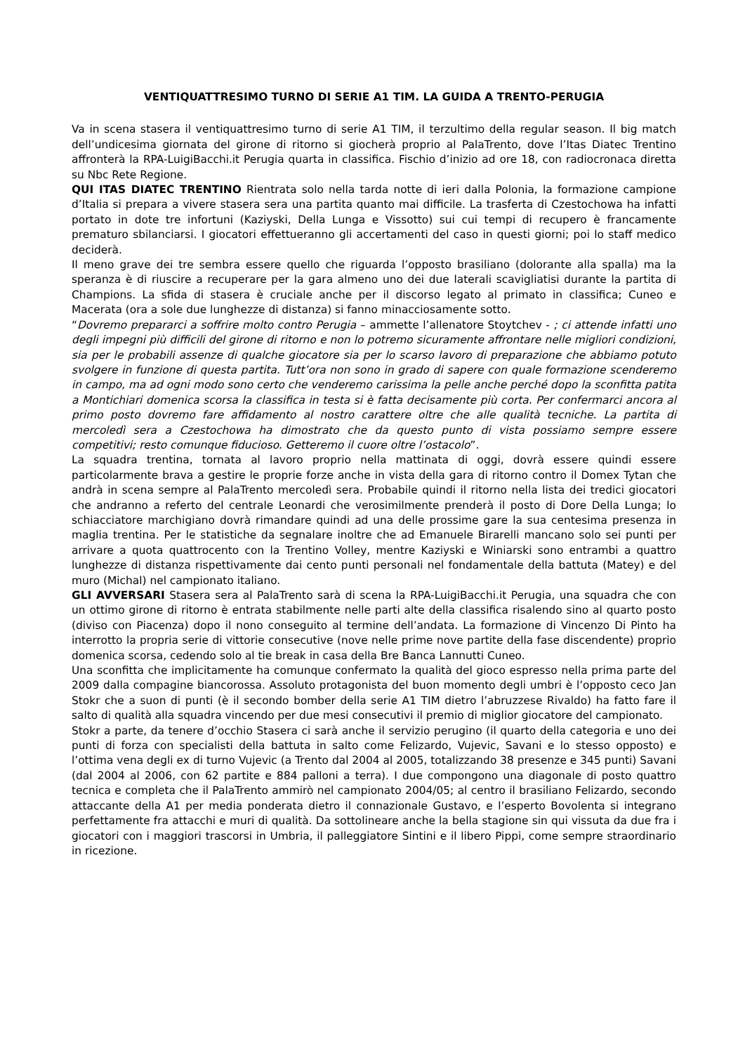VENTIQUATTRESIMO TURNO DI SERIE A1 TIM. LA GUIDA A TRENTO-PERUGIA
Va in scena stasera il ventiquattresimo turno di serie A1 TIM, il terzultimo della regular season. Il big match dell’undicesima giornata del girone di ritorno si giocherà proprio al PalaTrento, dove l’Itas Diatec Trentino affronterà la RPA-LuigiBacchi.it Perugia quarta in classifica. Fischio d’inizio ad ore 18, con radiocronaca diretta su Nbc Rete Regione.
QUI ITAS DIATEC TRENTINO Rientrata solo nella tarda notte di ieri dalla Polonia, la formazione campione d’Italia si prepara a vivere stasera sera una partita quanto mai difficile. La trasferta di Czestochowa ha infatti portato in dote tre infortuni (Kaziyski, Della Lunga e Vissotto) sui cui tempi di recupero è francamente prematuro sbilanciarsi. I giocatori effettueranno gli accertamenti del caso in questi giorni; poi lo staff medico deciderà.
Il meno grave dei tre sembra essere quello che riguarda l’opposto brasiliano (dolorante alla spalla) ma la speranza è di riuscire a recuperare per la gara almeno uno dei due laterali scavigliatisi durante la partita di Champions. La sfida di stasera è cruciale anche per il discorso legato al primato in classifica; Cuneo e Macerata (ora a sole due lunghezze di distanza) si fanno minacciosamente sotto.
“Dovremo prepararci a soffrire molto contro Perugia – ammette l’allenatore Stoytchev - ; ci attende infatti uno degli impegni più difficili del girone di ritorno e non lo potremo sicuramente affrontare nelle migliori condizioni, sia per le probabili assenze di qualche giocatore sia per lo scarso lavoro di preparazione che abbiamo potuto svolgere in funzione di questa partita. Tutt’ora non sono in grado di sapere con quale formazione scenderemo in campo, ma ad ogni modo sono certo che venderemo carissima la pelle anche perché dopo la sconfitta patita a Montichiari domenica scorsa la classifica in testa si è fatta decisamente più corta. Per confermarci ancora al primo posto dovremo fare affidamento al nostro carattere oltre che alle qualità tecniche. La partita di mercoledì sera a Czestochowa ha dimostrato che da questo punto di vista possiamo sempre essere competitivi; resto comunque fiducioso. Getteremo il cuore oltre l’ostacolo”.
La squadra trentina, tornata al lavoro proprio nella mattinata di oggi, dovrà essere quindi essere particolarmente brava a gestire le proprie forze anche in vista della gara di ritorno contro il Domex Tytan che andrà in scena sempre al PalaTrento mercoledì sera. Probabile quindi il ritorno nella lista dei tredici giocatori che andranno a referto del centrale Leonardi che verosimilmente prenderà il posto di Dore Della Lunga; lo schiacciatore marchigiano dovrà rimandare quindi ad una delle prossime gare la sua centesima presenza in maglia trentina. Per le statistiche da segnalare inoltre che ad Emanuele Birarelli mancano solo sei punti per arrivare a quota quattrocento con la Trentino Volley, mentre Kaziyski e Winiarski sono entrambi a quattro lunghezze di distanza rispettivamente dai cento punti personali nel fondamentale della battuta (Matey) e del muro (Michal) nel campionato italiano.
GLI AVVERSARI Stasera sera al PalaTrento sarà di scena la RPA-LuigiBacchi.it Perugia, una squadra che con un ottimo girone di ritorno è entrata stabilmente nelle parti alte della classifica risalendo sino al quarto posto (diviso con Piacenza) dopo il nono conseguito al termine dell’andata. La formazione di Vincenzo Di Pinto ha interrotto la propria serie di vittorie consecutive (nove nelle prime nove partite della fase discendente) proprio domenica scorsa, cedendo solo al tie break in casa della Bre Banca Lannutti Cuneo.
Una sconfitta che implicitamente ha comunque confermato la qualità del gioco espresso nella prima parte del 2009 dalla compagine biancorossa. Assoluto protagonista del buon momento degli umbri è l’opposto ceco Jan Stokr che a suon di punti (è il secondo bomber della serie A1 TIM dietro l’abruzzese Rivaldo) ha fatto fare il salto di qualità alla squadra vincendo per due mesi consecutivi il premio di miglior giocatore del campionato.
Stokr a parte, da tenere d’occhio Stasera ci sarà anche il servizio perugino (il quarto della categoria e uno dei punti di forza con specialisti della battuta in salto come Felizardo, Vujevic, Savani e lo stesso opposto) e l’ottima vena degli ex di turno Vujevic (a Trento dal 2004 al 2005, totalizzando 38 presenze e 345 punti) Savani (dal 2004 al 2006, con 62 partite e 884 palloni a terra). I due compongono una diagonale di posto quattro tecnica e completa che il PalaTrento ammirò nel campionato 2004/05; al centro il brasiliano Felizardo, secondo attaccante della A1 per media ponderata dietro il connazionale Gustavo, e l’esperto Bovolenta si integrano perfettamente fra attacchi e muri di qualità. Da sottolineare anche la bella stagione sin qui vissuta da due fra i giocatori con i maggiori trascorsi in Umbria, il palleggiatore Sintini e il libero Pippi, come sempre straordinario in ricezione.